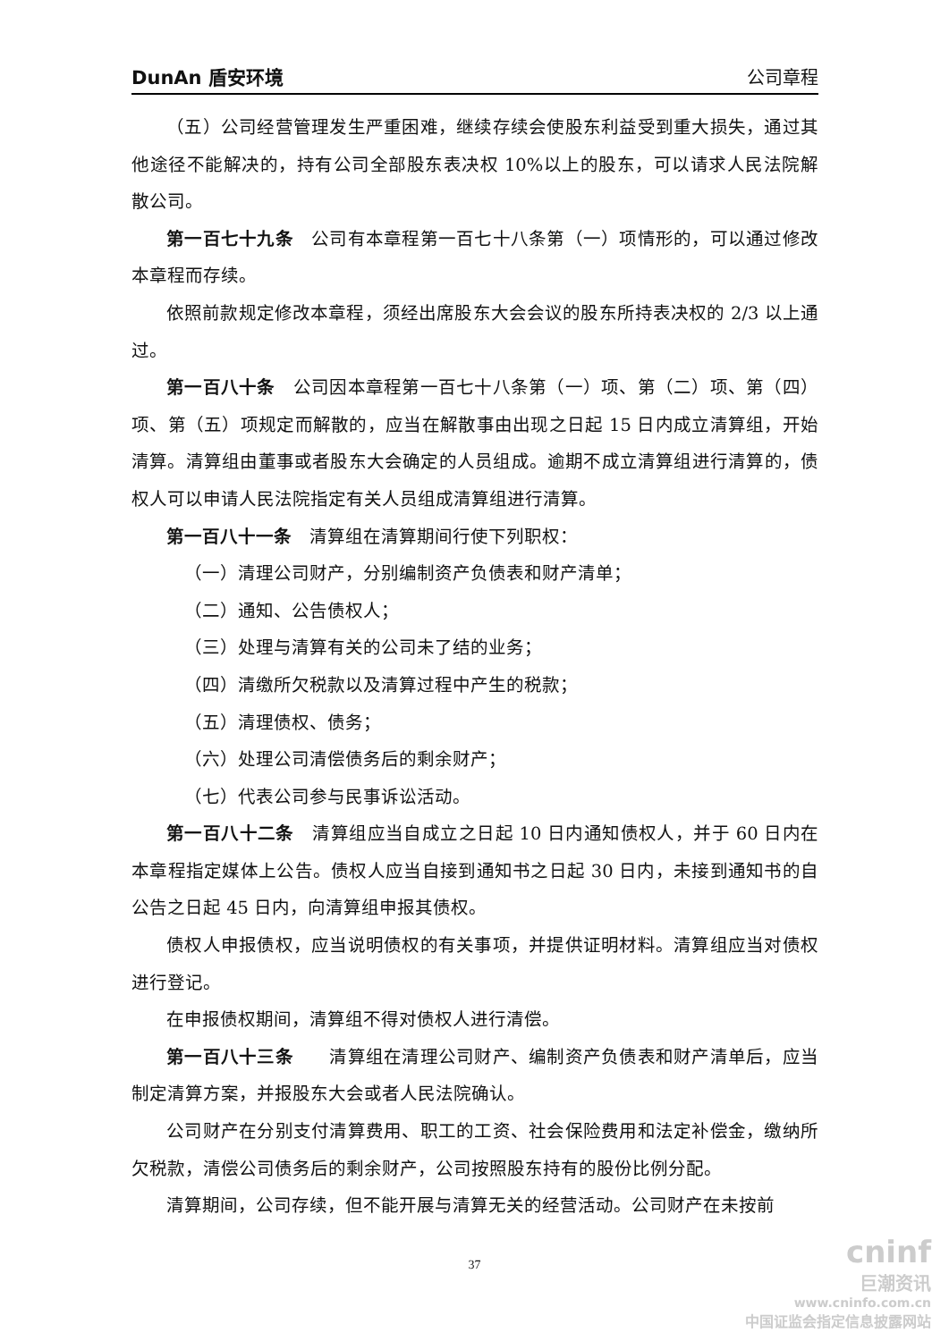DunAn 盾安环境 公司章程
（五）公司经营管理发生严重困难，继续存续会使股东利益受到重大损失，通过其他途径不能解决的，持有公司全部股东表决权 10%以上的股东，可以请求人民法院解散公司。
第一百七十九条　公司有本章程第一百七十八条第（一）项情形的，可以通过修改本章程而存续。
依照前款规定修改本章程，须经出席股东大会会议的股东所持表决权的 2/3 以上通过。
第一百八十条　公司因本章程第一百七十八条第（一）项、第（二）项、第（四）项、第（五）项规定而解散的，应当在解散事由出现之日起 15 日内成立清算组，开始清算。清算组由董事或者股东大会确定的人员组成。逾期不成立清算组进行清算的，债权人可以申请人民法院指定有关人员组成清算组进行清算。
第一百八十一条　清算组在清算期间行使下列职权：
（一）清理公司财产，分别编制资产负债表和财产清单；
（二）通知、公告债权人；
（三）处理与清算有关的公司未了结的业务；
（四）清缴所欠税款以及清算过程中产生的税款；
（五）清理债权、债务；
（六）处理公司清偿债务后的剩余财产；
（七）代表公司参与民事诉讼活动。
第一百八十二条　清算组应当自成立之日起 10 日内通知债权人，并于 60 日内在本章程指定媒体上公告。债权人应当自接到通知书之日起 30 日内，未接到通知书的自公告之日起 45 日内，向清算组申报其债权。
债权人申报债权，应当说明债权的有关事项，并提供证明材料。清算组应当对债权进行登记。
在申报债权期间，清算组不得对债权人进行清偿。
第一百八十三条　　清算组在清理公司财产、编制资产负债表和财产清单后，应当制定清算方案，并报股东大会或者人民法院确认。
公司财产在分别支付清算费用、职工的工资、社会保险费用和法定补偿金，缴纳所欠税款，清偿公司债务后的剩余财产，公司按照股东持有的股份比例分配。
清算期间，公司存续，但不能开展与清算无关的经营活动。公司财产在未按前
37
cninf
巨潮资讯
www.cninfo.com.cn
中国证监会指定信息披露网站